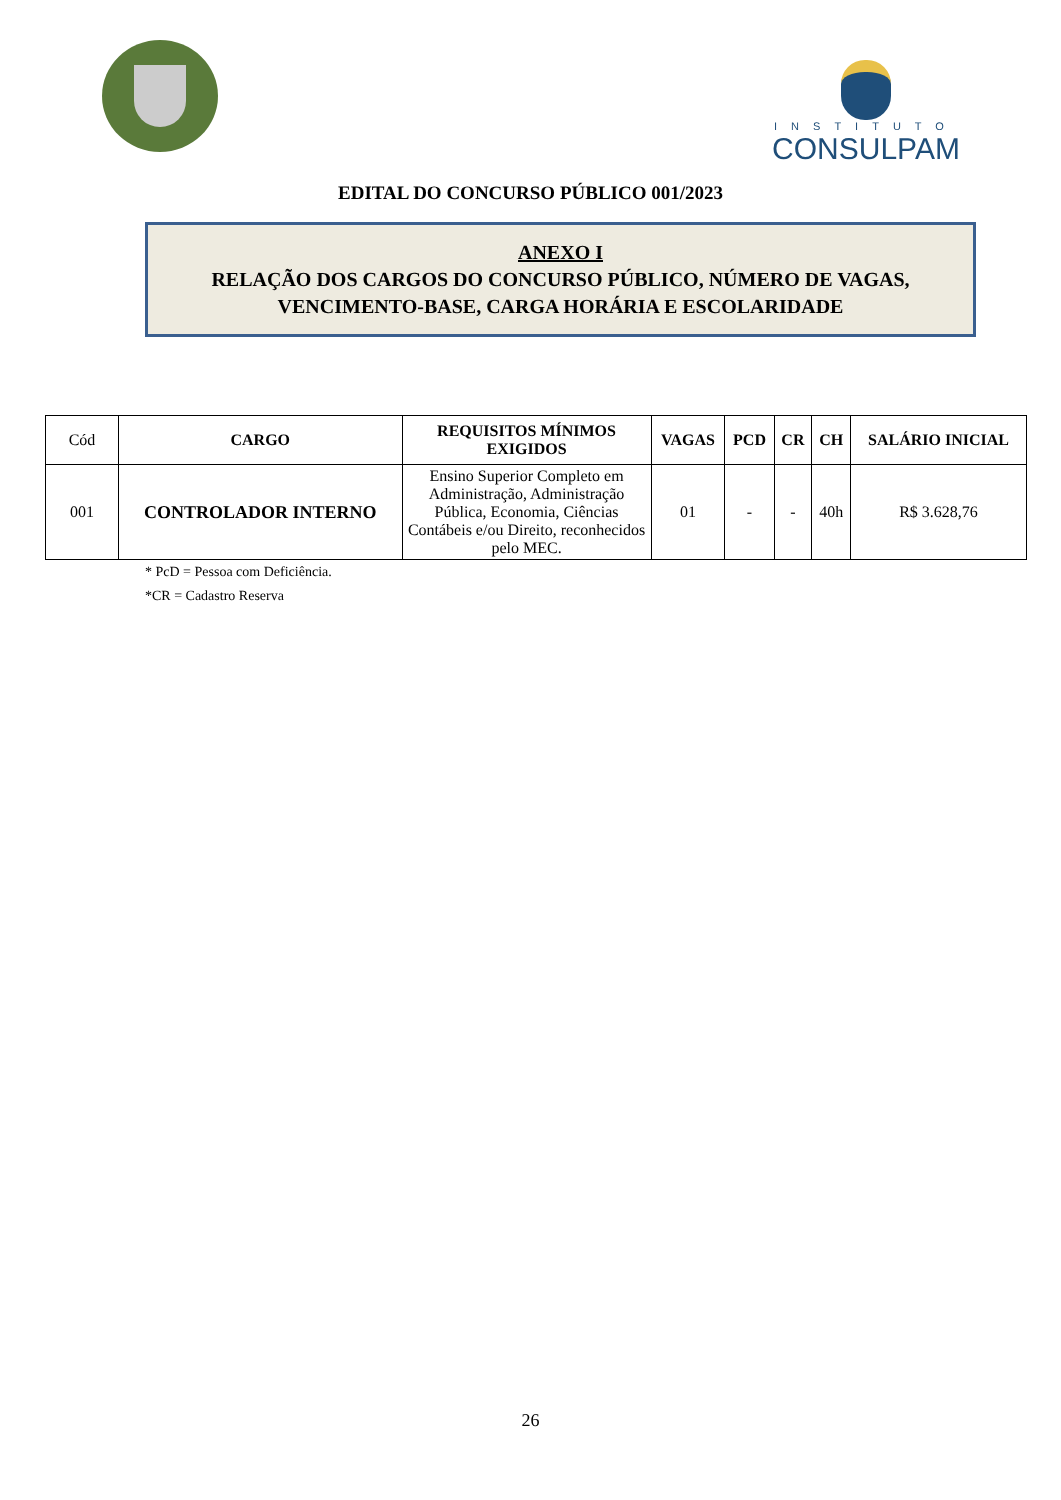INSTITUTO
CONSULPAM
EDITAL DO CONCURSO PÚBLICO 001/2023
ANEXO I
RELAÇÃO DOS CARGOS DO CONCURSO PÚBLICO, NÚMERO DE VAGAS, VENCIMENTO-BASE, CARGA HORÁRIA E ESCOLARIDADE
| Cód | CARGO | REQUISITOS MÍNIMOS EXIGIDOS | VAGAS | PCD | CR | CH | SALÁRIO INICIAL |
| 001 | CONTROLADOR INTERNO | Ensino Superior Completo em Administração, Administração Pública, Economia, Ciências Contábeis e/ou Direito, reconhecidos pelo MEC. | 01 | - | - | 40h | R$ 3.628,76 |
* PcD = Pessoa com Deficiência.
*CR = Cadastro Reserva
26